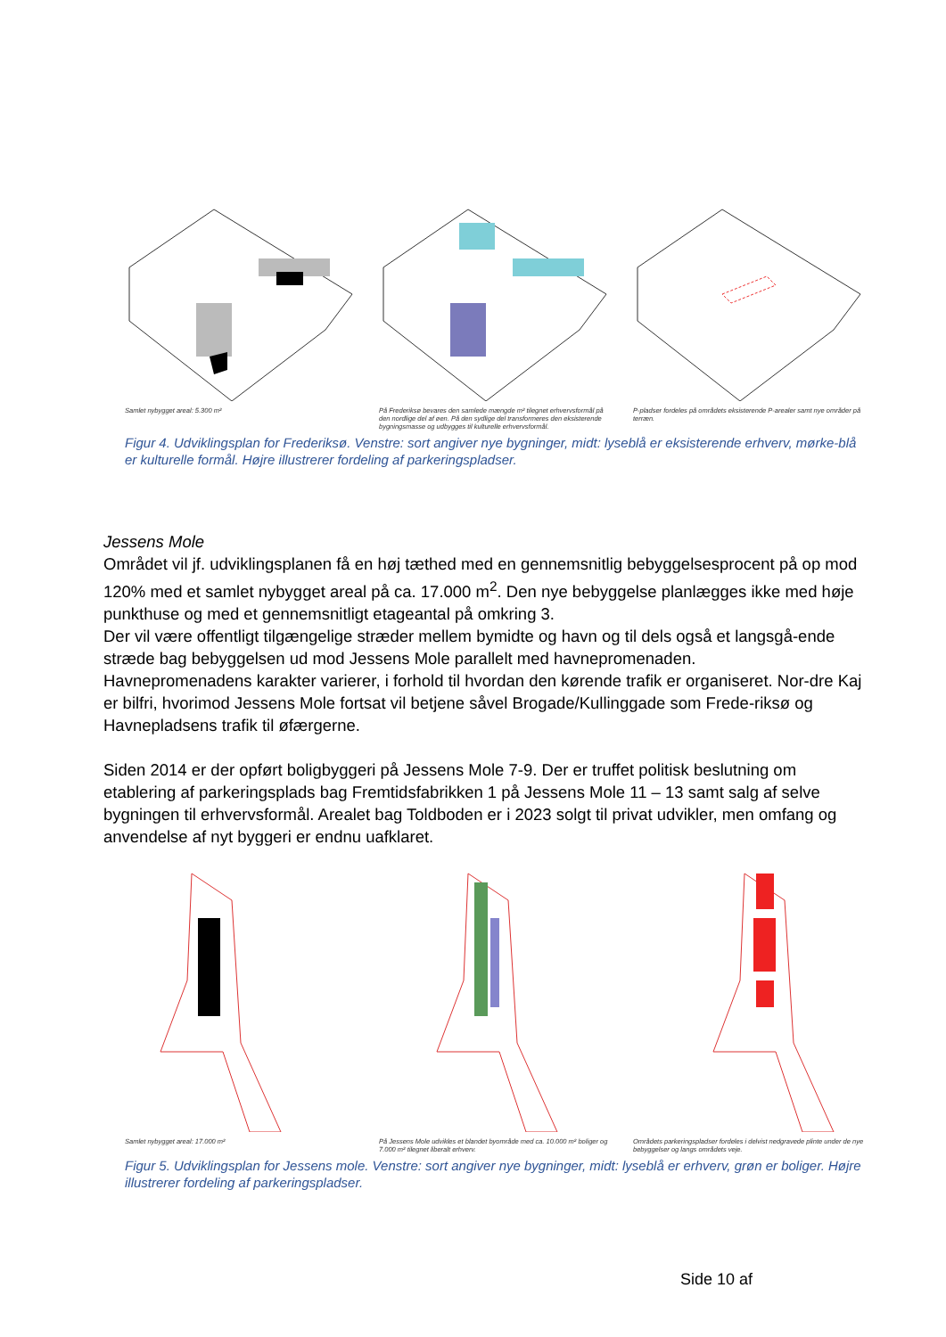Samlet nybygget areal: 5.300 m² På Frederiksø bevares den samlede mængde m² tilegnet erhvervsformål på den nordlige del af øen. På den sydlige del transformeres den eksisterende bygningsmasse og udbygges til kulturelle erhvervsformål.
P-pladser fordeles på områdets eksisterende P-arealer samt nye områder på terræn.
Figur 4. Udviklingsplan for Frederiksø. Venstre: sort angiver nye bygninger, midt: lyseblå er eksisterende erhverv, mørke-blå er kulturelle formål. Højre illustrerer fordeling af parkeringspladser.
Jessens Mole
Området vil jf. udviklingsplanen få en høj tæthed med en gennemsnitlig bebyggelsesprocent på op mod 120% med et samlet nybygget areal på ca. 17.000 m<sup>2</sup>. Den nye bebyggelse planlægges ikke med høje punkthuse og med et gennemsnitligt etageantal på omkring 3.
Der vil være offentligt tilgængelige stræder mellem bymidte og havn og til dels også et langsgå-ende stræde bag bebyggelsen ud mod Jessens Mole parallelt med havnepromenaden.
Havnepromenadens karakter varierer, i forhold til hvordan den kørende trafik er organiseret. Nor-dre Kaj er bilfri, hvorimod Jessens Mole fortsat vil betjene såvel Brogade/Kullinggade som Frede-riksø og Havnepladsens trafik til øfærgerne.
Siden 2014 er der opført boligbyggeri på Jessens Mole 7-9. Der er truffet politisk beslutning om etablering af parkeringsplads bag Fremtidsfabrikken 1 på Jessens Mole 11 – 13 samt salg af selve bygningen til erhvervsformål. Arealet bag Toldboden er i 2023 solgt til privat udvikler, men omfang og anvendelse af nyt byggeri er endnu uafklaret.
Samlet nybygget areal: 17.000 m² På Jessens Mole udvikles et blandet byområde med ca. 10.000 m² boliger og 7.000 m² tilegnet liberalt erhverv.
Områdets parkeringspladser fordeles i delvist nedgravede plinte under de nye bebyggelser og langs områdets veje.
Figur 5. Udviklingsplan for Jessens mole. Venstre: sort angiver nye bygninger, midt: lyseblå er erhverv, grøn er boliger. Højre illustrerer fordeling af parkeringspladser.
Side 10 af